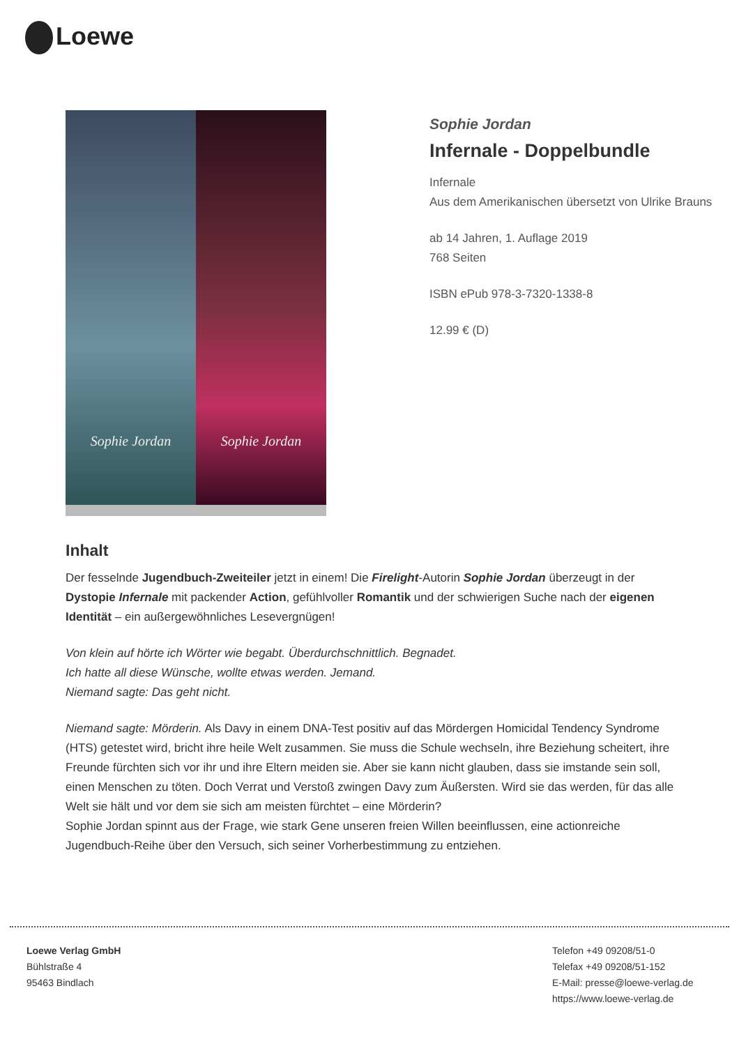Loewe
Sophie Jordan Sophie Jordan
Sophie Jordan
Infernale - Doppelbundle
Infernale
Aus dem Amerikanischen übersetzt von Ulrike Brauns
ab 14 Jahren, 1. Auflage 2019
768 Seiten
ISBN ePub 978-3-7320-1338-8
12.99 € (D)
Inhalt
Der fesselnde Jugendbuch-Zweiteiler jetzt in einem! Die Firelight-Autorin Sophie Jordan überzeugt in der Dystopie Infernale mit packender Action, gefühlvoller Romantik und der schwierigen Suche nach der eigenen Identität – ein außergewöhnliches Lesevergnügen!
Von klein auf hörte ich Wörter wie begabt. Überdurchschnittlich. Begnadet.
Ich hatte all diese Wünsche, wollte etwas werden. Jemand.
Niemand sagte: Das geht nicht.
Niemand sagte: Mörderin. Als Davy in einem DNA-Test positiv auf das Mördergen Homicidal Tendency Syndrome (HTS) getestet wird, bricht ihre heile Welt zusammen. Sie muss die Schule wechseln, ihre Beziehung scheitert, ihre Freunde fürchten sich vor ihr und ihre Eltern meiden sie. Aber sie kann nicht glauben, dass sie imstande sein soll, einen Menschen zu töten. Doch Verrat und Verstoß zwingen Davy zum Äußersten. Wird sie das werden, für das alle Welt sie hält und vor dem sie sich am meisten fürchtet – eine Mörderin?
Sophie Jordan spinnt aus der Frage, wie stark Gene unseren freien Willen beeinflussen, eine actionreiche Jugendbuch-Reihe über den Versuch, sich seiner Vorherbestimmung zu entziehen.
Loewe Verlag GmbH
Bühlstraße 4
95463 Bindlach
Telefon +49 09208/51-0
Telefax +49 09208/51-152
E-Mail: presse@loewe-verlag.de
https://www.loewe-verlag.de